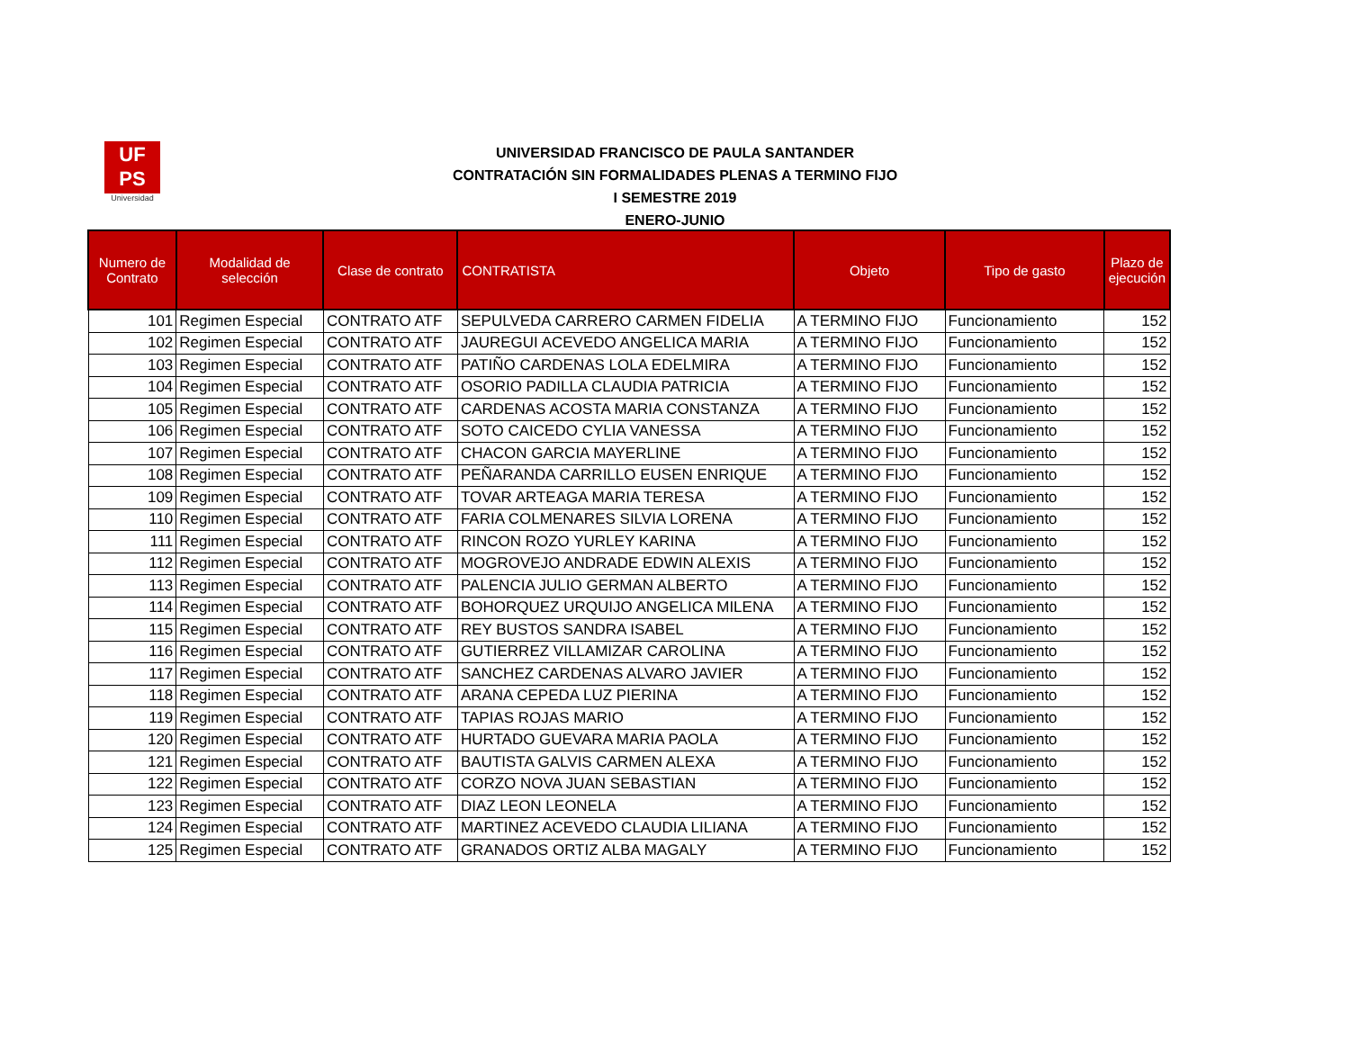UF
PS
Universidad
UNIVERSIDAD FRANCISCO DE PAULA SANTANDER
CONTRATACIÓN SIN FORMALIDADES PLENAS A TERMINO FIJO
I SEMESTRE 2019
ENERO-JUNIO
| Numero de Contrato | Modalidad de selección | Clase de contrato | CONTRATISTA | Objeto | Tipo de gasto | Plazo de ejecución |
| --- | --- | --- | --- | --- | --- | --- |
| 101 | Regimen Especial | CONTRATO ATF | SEPULVEDA CARRERO CARMEN FIDELIA | A TERMINO FIJO | Funcionamiento | 152 |
| 102 | Regimen Especial | CONTRATO ATF | JAUREGUI ACEVEDO ANGELICA MARIA | A TERMINO FIJO | Funcionamiento | 152 |
| 103 | Regimen Especial | CONTRATO ATF | PATIÑO CARDENAS LOLA EDELMIRA | A TERMINO FIJO | Funcionamiento | 152 |
| 104 | Regimen Especial | CONTRATO ATF | OSORIO PADILLA CLAUDIA PATRICIA | A TERMINO FIJO | Funcionamiento | 152 |
| 105 | Regimen Especial | CONTRATO ATF | CARDENAS ACOSTA MARIA CONSTANZA | A TERMINO FIJO | Funcionamiento | 152 |
| 106 | Regimen Especial | CONTRATO ATF | SOTO CAICEDO CYLIA VANESSA | A TERMINO FIJO | Funcionamiento | 152 |
| 107 | Regimen Especial | CONTRATO ATF | CHACON GARCIA MAYERLINE | A TERMINO FIJO | Funcionamiento | 152 |
| 108 | Regimen Especial | CONTRATO ATF | PEÑARANDA CARRILLO EUSEN ENRIQUE | A TERMINO FIJO | Funcionamiento | 152 |
| 109 | Regimen Especial | CONTRATO ATF | TOVAR ARTEAGA MARIA TERESA | A TERMINO FIJO | Funcionamiento | 152 |
| 110 | Regimen Especial | CONTRATO ATF | FARIA COLMENARES SILVIA LORENA | A TERMINO FIJO | Funcionamiento | 152 |
| 111 | Regimen Especial | CONTRATO ATF | RINCON ROZO YURLEY KARINA | A TERMINO FIJO | Funcionamiento | 152 |
| 112 | Regimen Especial | CONTRATO ATF | MOGROVEJO ANDRADE EDWIN ALEXIS | A TERMINO FIJO | Funcionamiento | 152 |
| 113 | Regimen Especial | CONTRATO ATF | PALENCIA JULIO GERMAN ALBERTO | A TERMINO FIJO | Funcionamiento | 152 |
| 114 | Regimen Especial | CONTRATO ATF | BOHORQUEZ URQUIJO ANGELICA MILENA | A TERMINO FIJO | Funcionamiento | 152 |
| 115 | Regimen Especial | CONTRATO ATF | REY BUSTOS SANDRA ISABEL | A TERMINO FIJO | Funcionamiento | 152 |
| 116 | Regimen Especial | CONTRATO ATF | GUTIERREZ VILLAMIZAR CAROLINA | A TERMINO FIJO | Funcionamiento | 152 |
| 117 | Regimen Especial | CONTRATO ATF | SANCHEZ CARDENAS ALVARO JAVIER | A TERMINO FIJO | Funcionamiento | 152 |
| 118 | Regimen Especial | CONTRATO ATF | ARANA CEPEDA LUZ PIERINA | A TERMINO FIJO | Funcionamiento | 152 |
| 119 | Regimen Especial | CONTRATO ATF | TAPIAS ROJAS MARIO | A TERMINO FIJO | Funcionamiento | 152 |
| 120 | Regimen Especial | CONTRATO ATF | HURTADO GUEVARA MARIA PAOLA | A TERMINO FIJO | Funcionamiento | 152 |
| 121 | Regimen Especial | CONTRATO ATF | BAUTISTA GALVIS CARMEN ALEXA | A TERMINO FIJO | Funcionamiento | 152 |
| 122 | Regimen Especial | CONTRATO ATF | CORZO NOVA JUAN SEBASTIAN | A TERMINO FIJO | Funcionamiento | 152 |
| 123 | Regimen Especial | CONTRATO ATF | DIAZ LEON LEONELA | A TERMINO FIJO | Funcionamiento | 152 |
| 124 | Regimen Especial | CONTRATO ATF | MARTINEZ ACEVEDO CLAUDIA LILIANA | A TERMINO FIJO | Funcionamiento | 152 |
| 125 | Regimen Especial | CONTRATO ATF | GRANADOS ORTIZ ALBA MAGALY | A TERMINO FIJO | Funcionamiento | 152 |